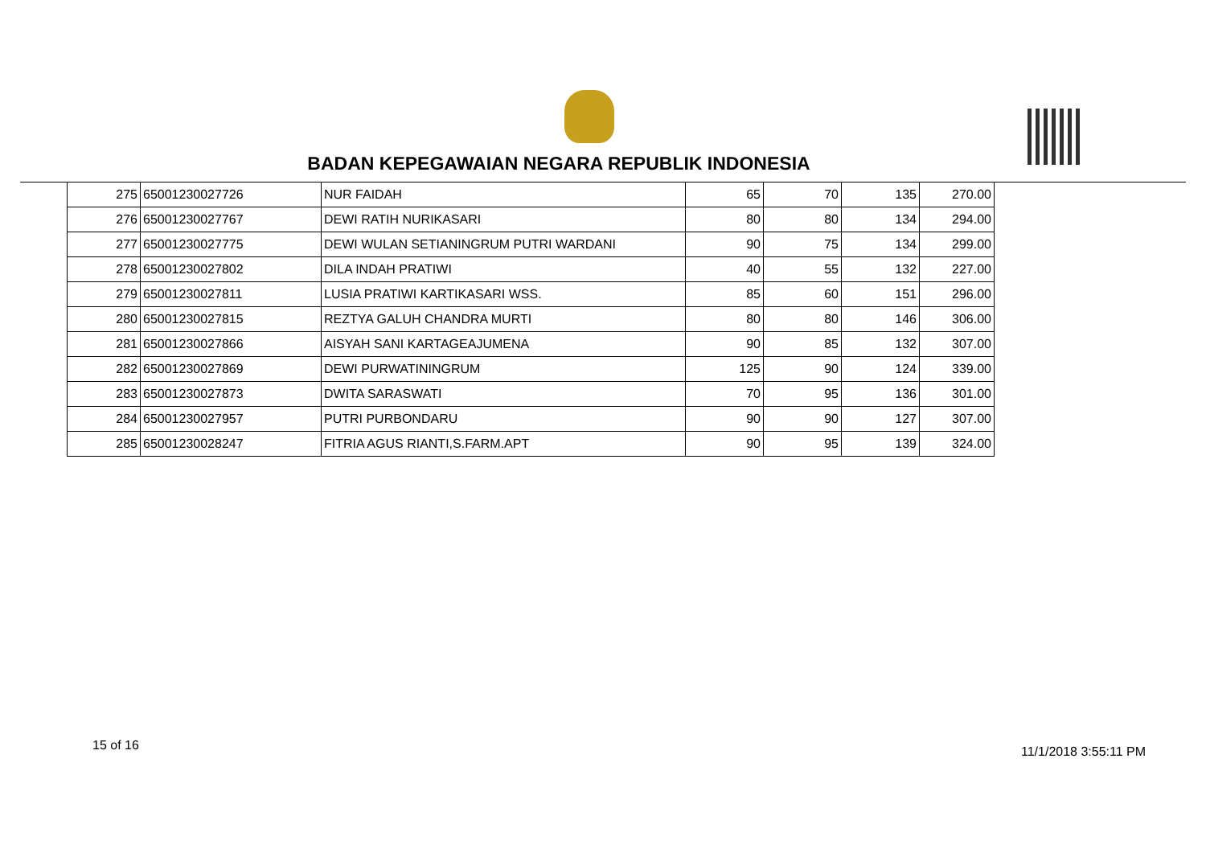BADAN KEPEGAWAIAN NEGARA REPUBLIK INDONESIA
| 275 | 65001230027726 | NUR FAIDAH | 65 | 70 | 135 | 270.00 |
| 276 | 65001230027767 | DEWI RATIH NURIKASARI | 80 | 80 | 134 | 294.00 |
| 277 | 65001230027775 | DEWI WULAN SETIANINGRUM PUTRI WARDANI | 90 | 75 | 134 | 299.00 |
| 278 | 65001230027802 | DILA INDAH PRATIWI | 40 | 55 | 132 | 227.00 |
| 279 | 65001230027811 | LUSIA PRATIWI KARTIKASARI WSS. | 85 | 60 | 151 | 296.00 |
| 280 | 65001230027815 | REZTYA GALUH CHANDRA MURTI | 80 | 80 | 146 | 306.00 |
| 281 | 65001230027866 | AISYAH SANI KARTAGEAJUMENA | 90 | 85 | 132 | 307.00 |
| 282 | 65001230027869 | DEWI PURWATININGRUM | 125 | 90 | 124 | 339.00 |
| 283 | 65001230027873 | DWITA SARASWATI | 70 | 95 | 136 | 301.00 |
| 284 | 65001230027957 | PUTRI PURBONDARU | 90 | 90 | 127 | 307.00 |
| 285 | 65001230028247 | FITRIA AGUS RIANTI,S.FARM.APT | 90 | 95 | 139 | 324.00 |
15 of 16 11/1/2018 3:55:11 PM